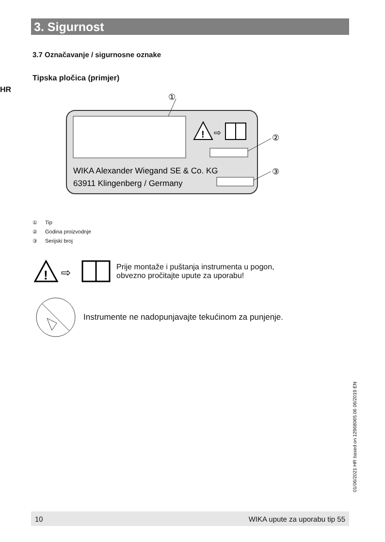3. Sigurnost
3.7 Označavanje / sigurnosne oznake
Tipska pločica (primjer)
HR
!
⇨
①
②
③
WIKA Alexander Wiegand SE & Co. KG
63911 Klingenberg / Germany
① Tip
② Godina proizvodnje
③ Serijski broj
!
⇨
Prije montaže i puštanja instrumenta u pogon,
obvezno pročitajte upute za uporabu!
Instrumente ne nadopunjavajte tekućinom za punjenje.
01/06/2021 HR based on 12968065.06 06/2019 EN
10 WIKA upute za uporabu tip 55